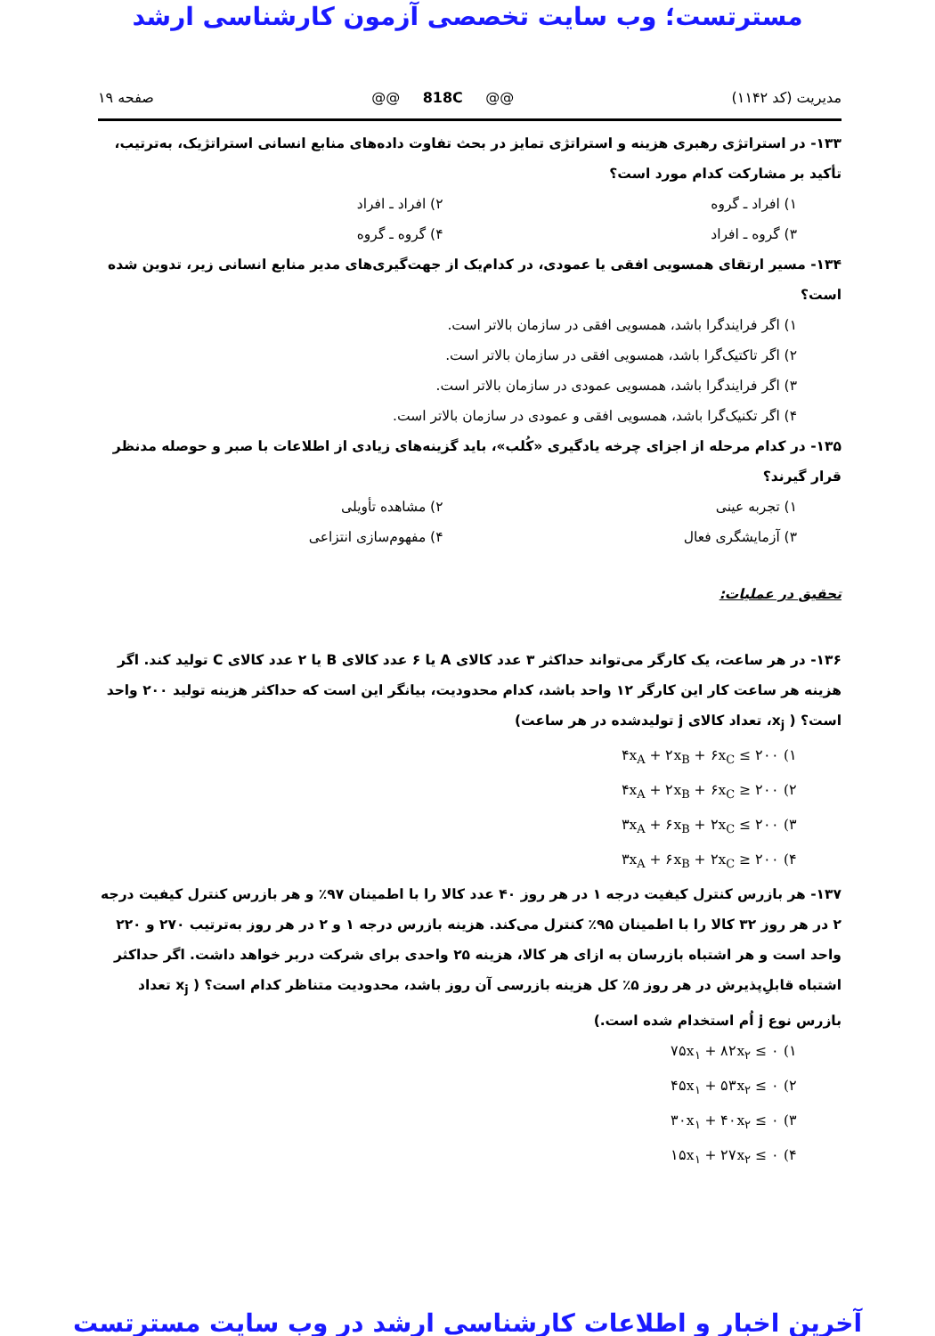مسترتست؛ وب سایت تخصصی آزمون کارشناسی ارشد
مدیریت (کد ۱۱۴۲) @@ 818C @@ صفحه ۱۹
۱۳۳- در استراتژی رهبری هزینه و استراتژی تمایز در بحث تفاوت داده‌های منابع انسانی استراتژیک، به‌ترتیب، تأکید بر مشارکت کدام مورد است؟
۱) افراد ـ گروه ۲) افراد ـ افراد
۳) گروه ـ افراد ۴) گروه ـ گروه
۱۳۴- مسیر ارتقای همسویی افقی یا عمودی، در کدام‌یک از جهت‌گیری‌های مدیر منابع انسانی زیر، تدوین شده است؟
۱) اگر فرایندگرا باشد، همسویی افقی در سازمان بالاتر است.
۲) اگر تاکتیک‌گرا باشد، همسویی افقی در سازمان بالاتر است.
۳) اگر فرایندگرا باشد، همسویی عمودی در سازمان بالاتر است.
۴) اگر تکنیک‌گرا باشد، همسویی افقی و عمودی در سازمان بالاتر است.
۱۳۵- در کدام مرحله از اجزای چرخه یادگیری «کُلب»، باید گزینه‌های زیادی از اطلاعات با صبر و حوصله مدنظر قرار گیرند؟
۱) تجربه عینی ۲) مشاهده تأویلی
۳) آزمایشگری فعال ۴) مفهوم‌سازی انتزاعی
تحقیق در عملیات:
۱۳۶- در هر ساعت، یک کارگر می‌تواند حداکثر ۳ عدد کالای A یا ۶ عدد کالای B یا ۲ عدد کالای C تولید کند. اگر هزینه هر ساعت کار این کارگر ۱۲ واحد باشد، کدام محدودیت، بیانگر این است که حداکثر هزینه تولید ۲۰۰ واحد است؟ ( x<sub>j</sub>، تعداد کالای j تولیدشده در هر ساعت)
۱) ۴x<sub>A</sub> + ۲x<sub>B</sub> + ۶x<sub>C</sub> ≤ ۲۰۰
۲) ۴x<sub>A</sub> + ۲x<sub>B</sub> + ۶x<sub>C</sub> ≥ ۲۰۰
۳) ۳x<sub>A</sub> + ۶x<sub>B</sub> + ۲x<sub>C</sub> ≤ ۲۰۰
۴) ۳x<sub>A</sub> + ۶x<sub>B</sub> + ۲x<sub>C</sub> ≥ ۲۰۰
۱۳۷- هر بازرس کنترل کیفیت درجه ۱ در هر روز ۴۰ عدد کالا را با اطمینان ۹۷٪ و هر بازرس کنترل کیفیت درجه ۲ در هر روز ۳۲ کالا را با اطمینان ۹۵٪ کنترل می‌کند. هزینه بازرس درجه ۱ و ۲ در هر روز به‌ترتیب ۲۷۰ و ۲۲۰ واحد است و هر اشتباه بازرسان به ازای هر کالا، هزینه ۲۵ واحدی برای شرکت دربر خواهد داشت. اگر حداکثر اشتباه قابلِ‌پذیرش در هر روز ۵٪ کل هزینه بازرسی آن روز باشد، محدودیت متناظر کدام است؟ ( x<sub>j</sub> تعداد بازرس نوع j اُم استخدام شده است.)
۱) ۷۵x<sub>۱</sub> + ۸۲x<sub>۲</sub> ≤ ۰
۲) ۴۵x<sub>۱</sub> + ۵۳x<sub>۲</sub> ≤ ۰
۳) ۳۰x<sub>۱</sub> + ۴۰x<sub>۲</sub> ≤ ۰
۴) ۱۵x<sub>۱</sub> + ۲۷x<sub>۲</sub> ≤ ۰
آخرین اخبار و اطلاعات کارشناسی ارشد در وب سایت مسترتست